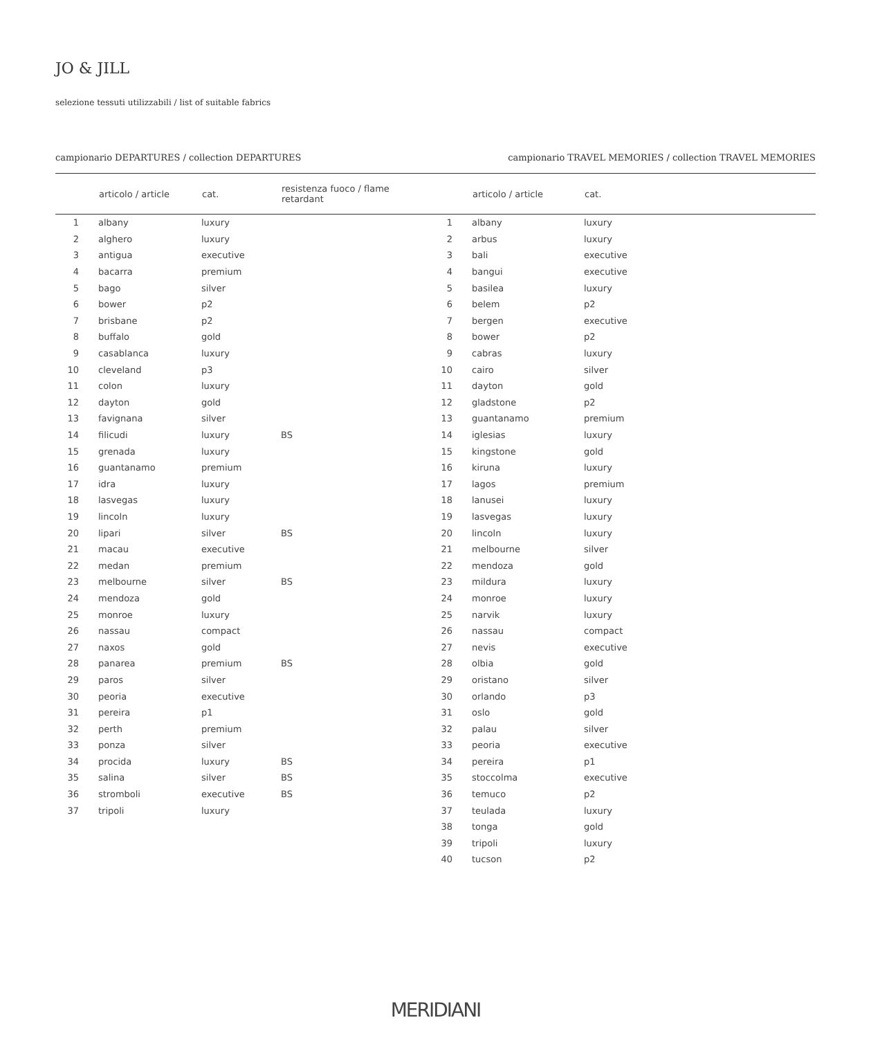JO & JILL
selezione tessuti utilizzabili / list of suitable fabrics
campionario DEPARTURES / collection DEPARTURES
| | articolo / article | cat. | resistenza fuoco / flame retardant |
| --- | --- | --- | --- |
| 1 | albany | luxury | |
| 2 | alghero | luxury | |
| 3 | antigua | executive | |
| 4 | bacarra | premium | |
| 5 | bago | silver | |
| 6 | bower | p2 | |
| 7 | brisbane | p2 | |
| 8 | buffalo | gold | |
| 9 | casablanca | luxury | |
| 10 | cleveland | p3 | |
| 11 | colon | luxury | |
| 12 | dayton | gold | |
| 13 | favignana | silver | |
| 14 | filicudi | luxury | BS |
| 15 | grenada | luxury | |
| 16 | guantanamo | premium | |
| 17 | idra | luxury | |
| 18 | lasvegas | luxury | |
| 19 | lincoln | luxury | |
| 20 | lipari | silver | BS |
| 21 | macau | executive | |
| 22 | medan | premium | |
| 23 | melbourne | silver | BS |
| 24 | mendoza | gold | |
| 25 | monroe | luxury | |
| 26 | nassau | compact | |
| 27 | naxos | gold | |
| 28 | panarea | premium | BS |
| 29 | paros | silver | |
| 30 | peoria | executive | |
| 31 | pereira | p1 | |
| 32 | perth | premium | |
| 33 | ponza | silver | |
| 34 | procida | luxury | BS |
| 35 | salina | silver | BS |
| 36 | stromboli | executive | BS |
| 37 | tripoli | luxury | |
campionario TRAVEL MEMORIES / collection TRAVEL MEMORIES
| | articolo / article | cat. |
| --- | --- | --- |
| 1 | albany | luxury |
| 2 | arbus | luxury |
| 3 | bali | executive |
| 4 | bangui | executive |
| 5 | basilea | luxury |
| 6 | belem | p2 |
| 7 | bergen | executive |
| 8 | bower | p2 |
| 9 | cabras | luxury |
| 10 | cairo | silver |
| 11 | dayton | gold |
| 12 | gladstone | p2 |
| 13 | guantanamo | premium |
| 14 | iglesias | luxury |
| 15 | kingstone | gold |
| 16 | kiruna | luxury |
| 17 | lagos | premium |
| 18 | lanusei | luxury |
| 19 | lasvegas | luxury |
| 20 | lincoln | luxury |
| 21 | melbourne | silver |
| 22 | mendoza | gold |
| 23 | mildura | luxury |
| 24 | monroe | luxury |
| 25 | narvik | luxury |
| 26 | nassau | compact |
| 27 | nevis | executive |
| 28 | olbia | gold |
| 29 | oristano | silver |
| 30 | orlando | p3 |
| 31 | oslo | gold |
| 32 | palau | silver |
| 33 | peoria | executive |
| 34 | pereira | p1 |
| 35 | stoccolma | executive |
| 36 | temuco | p2 |
| 37 | teulada | luxury |
| 38 | tonga | gold |
| 39 | tripoli | luxury |
| 40 | tucson | p2 |
MERIDIANI